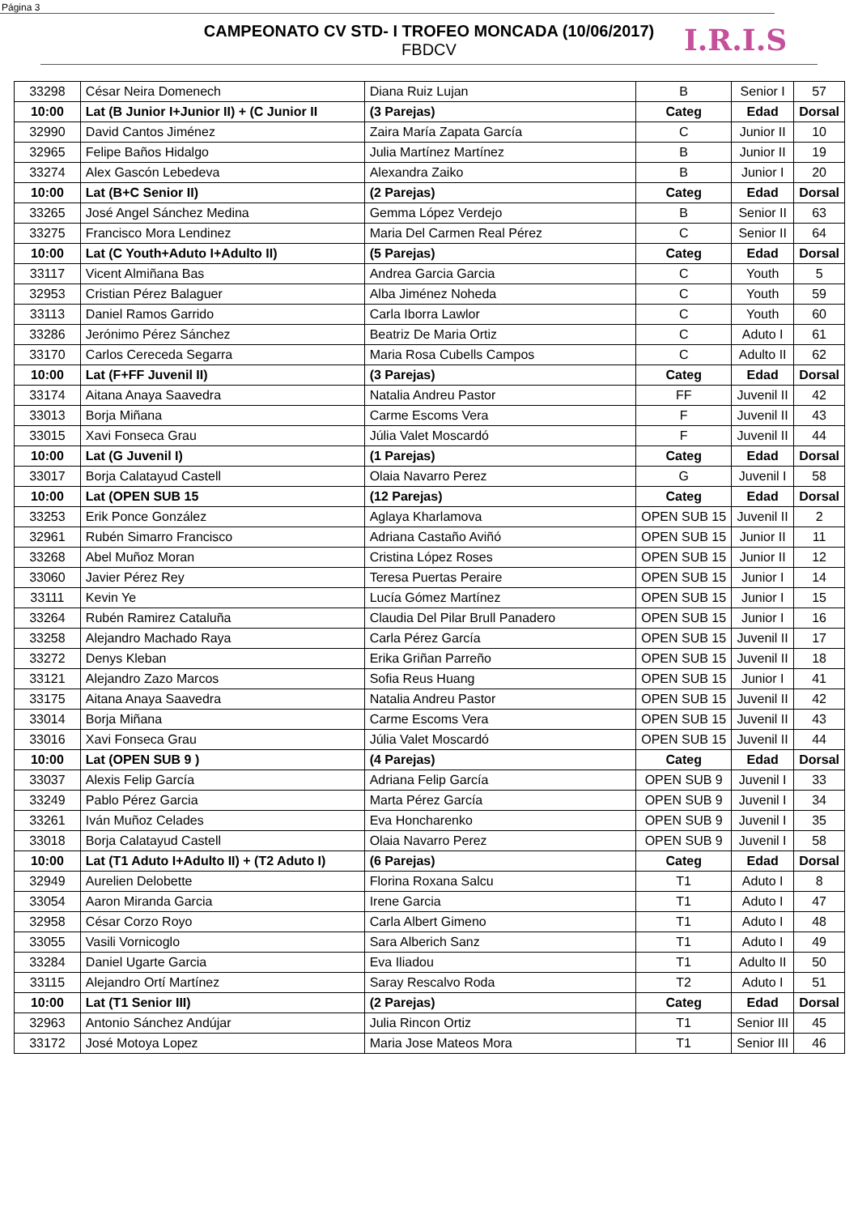Página 3
I.R.I.S
CAMPEONATO CV STD- I TROFEO MONCADA (10/06/2017)
FBDCV
| 33298 | César Neira Domenech | Diana Ruiz Lujan | B | Senior I | 57 |
| 10:00 | Lat (B Junior I+Junior II) + (C Junior II | (3 Parejas) | Categ | Edad | Dorsal |
| 32990 | David Cantos Jiménez | Zaira María Zapata García | C | Junior II | 10 |
| 32965 | Felipe Baños Hidalgo | Julia Martínez Martínez | B | Junior II | 19 |
| 33274 | Alex Gascón Lebedeva | Alexandra Zaiko | B | Junior I | 20 |
| 10:00 | Lat (B+C Senior II) | (2 Parejas) | Categ | Edad | Dorsal |
| 33265 | José Angel Sánchez Medina | Gemma López Verdejo | B | Senior II | 63 |
| 33275 | Francisco Mora Lendinez | Maria Del Carmen Real Pérez | C | Senior II | 64 |
| 10:00 | Lat (C Youth+Aduto I+Adulto II) | (5 Parejas) | Categ | Edad | Dorsal |
| 33117 | Vicent Almiñana Bas | Andrea Garcia Garcia | C | Youth | 5 |
| 32953 | Cristian Pérez Balaguer | Alba Jiménez Noheda | C | Youth | 59 |
| 33113 | Daniel Ramos Garrido | Carla Iborra Lawlor | C | Youth | 60 |
| 33286 | Jerónimo Pérez Sánchez | Beatriz De Maria Ortiz | C | Aduto I | 61 |
| 33170 | Carlos Cereceda Segarra | Maria Rosa Cubells Campos | C | Adulto II | 62 |
| 10:00 | Lat (F+FF Juvenil II) | (3 Parejas) | Categ | Edad | Dorsal |
| 33174 | Aitana Anaya Saavedra | Natalia Andreu Pastor | FF | Juvenil II | 42 |
| 33013 | Borja Miñana | Carme Escoms Vera | F | Juvenil II | 43 |
| 33015 | Xavi Fonseca Grau | Júlia Valet Moscardó | F | Juvenil II | 44 |
| 10:00 | Lat (G Juvenil I) | (1 Parejas) | Categ | Edad | Dorsal |
| 33017 | Borja Calatayud Castell | Olaia Navarro Perez | G | Juvenil I | 58 |
| 10:00 | Lat (OPEN SUB 15 | (12 Parejas) | Categ | Edad | Dorsal |
| 33253 | Erik Ponce González | Aglaya Kharlamova | OPEN SUB 15 | Juvenil II | 2 |
| 32961 | Rubén Simarro Francisco | Adriana Castaño Aviñó | OPEN SUB 15 | Junior II | 11 |
| 33268 | Abel Muñoz Moran | Cristina López Roses | OPEN SUB 15 | Junior II | 12 |
| 33060 | Javier Pérez Rey | Teresa Puertas Peraire | OPEN SUB 15 | Junior I | 14 |
| 33111 | Kevin Ye | Lucía Gómez Martínez | OPEN SUB 15 | Junior I | 15 |
| 33264 | Rubén Ramirez Cataluña | Claudia Del Pilar Brull Panadero | OPEN SUB 15 | Junior I | 16 |
| 33258 | Alejandro Machado Raya | Carla Pérez García | OPEN SUB 15 | Juvenil II | 17 |
| 33272 | Denys Kleban | Erika Griñan Parreño | OPEN SUB 15 | Juvenil II | 18 |
| 33121 | Alejandro Zazo Marcos | Sofia Reus Huang | OPEN SUB 15 | Junior I | 41 |
| 33175 | Aitana Anaya Saavedra | Natalia Andreu Pastor | OPEN SUB 15 | Juvenil II | 42 |
| 33014 | Borja Miñana | Carme Escoms Vera | OPEN SUB 15 | Juvenil II | 43 |
| 33016 | Xavi Fonseca Grau | Júlia Valet Moscardó | OPEN SUB 15 | Juvenil II | 44 |
| 10:00 | Lat (OPEN SUB 9 ) | (4 Parejas) | Categ | Edad | Dorsal |
| 33037 | Alexis Felip García | Adriana Felip García | OPEN SUB 9 | Juvenil I | 33 |
| 33249 | Pablo Pérez Garcia | Marta Pérez García | OPEN SUB 9 | Juvenil I | 34 |
| 33261 | Iván Muñoz Celades | Eva Honcharenko | OPEN SUB 9 | Juvenil I | 35 |
| 33018 | Borja Calatayud Castell | Olaia Navarro Perez | OPEN SUB 9 | Juvenil I | 58 |
| 10:00 | Lat (T1 Aduto I+Adulto II) + (T2 Aduto I) | (6 Parejas) | Categ | Edad | Dorsal |
| 32949 | Aurelien Delobette | Florina Roxana Salcu | T1 | Aduto I | 8 |
| 33054 | Aaron Miranda Garcia | Irene Garcia | T1 | Aduto I | 47 |
| 32958 | César Corzo Royo | Carla Albert Gimeno | T1 | Aduto I | 48 |
| 33055 | Vasili Vornicoglo | Sara Alberich Sanz | T1 | Aduto I | 49 |
| 33284 | Daniel Ugarte Garcia | Eva Iliadou | T1 | Adulto II | 50 |
| 33115 | Alejandro Ortí Martínez | Saray Rescalvo Roda | T2 | Aduto I | 51 |
| 10:00 | Lat (T1 Senior III) | (2 Parejas) | Categ | Edad | Dorsal |
| 32963 | Antonio Sánchez Andújar | Julia Rincon Ortiz | T1 | Senior III | 45 |
| 33172 | José Motoya Lopez | Maria Jose Mateos Mora | T1 | Senior III | 46 |